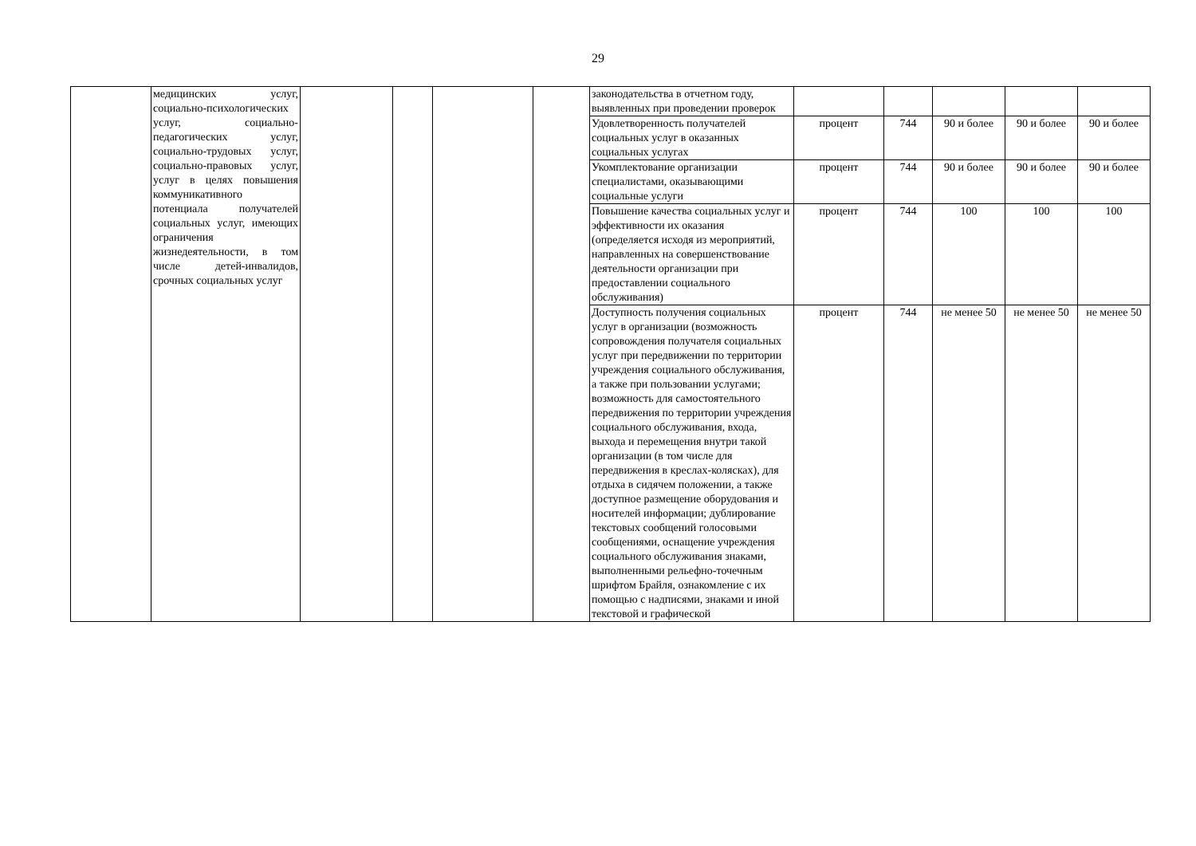29
| | медицинских услуг, социально-психологических услуг, социально-педагогических услуг, социально-трудовых услуг, социально-правовых услуг, услуг в целях повышения коммуникативного потенциала получателей социальных услуг, имеющих ограничения жизнедеятельности, в том числе детей-инвалидов, срочных социальных услуг | | | | | законодательства в отчетном году, выявленных при проведении проверок | | | | | |
| | | | | | | Удовлетворенность получателей социальных услуг в оказанных социальных услугах | процент | 744 | 90 и более | 90 и более | 90 и более |
| | | | | | | Укомплектование организации специалистами, оказывающими социальные услуги | процент | 744 | 90 и более | 90 и более | 90 и более |
| | | | | | | Повышение качества социальных услуг и эффективности их оказания (определяется исходя из мероприятий, направленных на совершенствование деятельности организации при предоставлении социального обслуживания) | процент | 744 | 100 | 100 | 100 |
| | | | | | | Доступность получения социальных услуг в организации (возможность сопровождения получателя социальных услуг при передвижении по территории учреждения социального обслуживания, а также при пользовании услугами; возможность для самостоятельного передвижения по территории учреждения социального обслуживания, входа, выхода и перемещения внутри такой организации (в том числе для передвижения в креслах-колясках), для отдыха в сидячем положении, а также доступное размещение оборудования и носителей информации; дублирование текстовых сообщений голосовыми сообщениями, оснащение учреждения социального обслуживания знаками, выполненными рельефно-точечным шрифтом Брайля, ознакомление с их помощью с надписями, знаками и иной текстовой и графической | процент | 744 | не менее 50 | не менее 50 | не менее 50 |